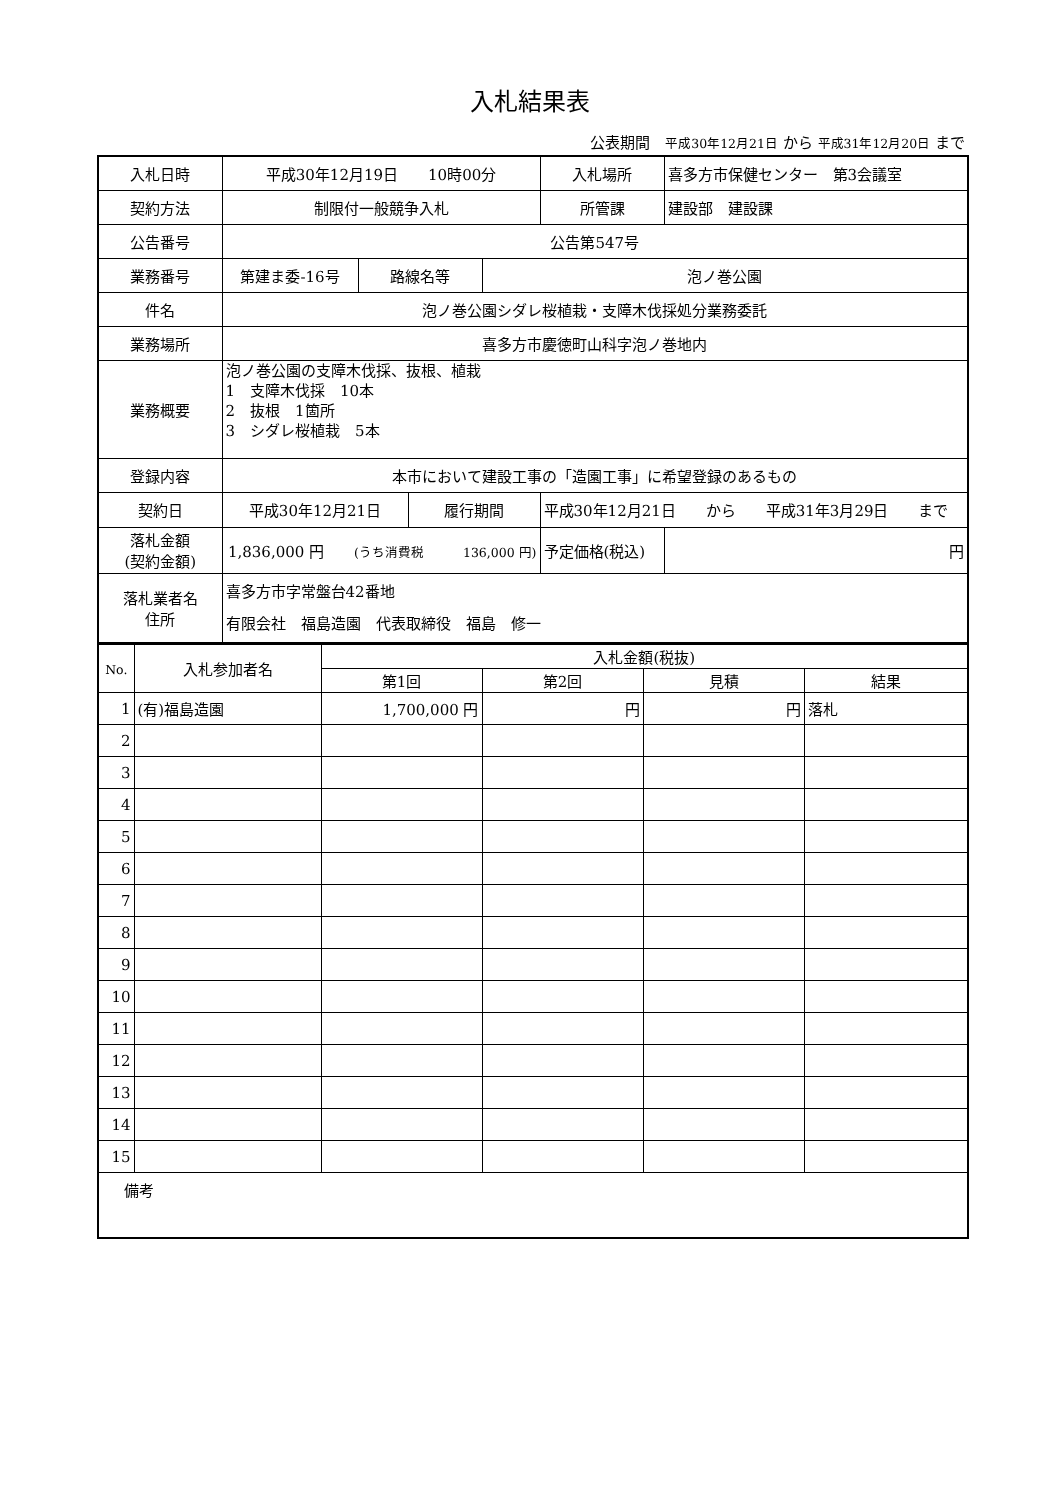入札結果表
公表期間　平成30年12月21日 から 平成31年12月20日 まで
| 入札日時 | 平成30年12月19日 10時00分 | | | | 入札場所 | 喜多方市保健センター 第3会議室 |
| 契約方法 | 制限付一般競争入札 | | | | 所管課 | 建設部 建設課 |
| 公告番号 | 公告第547号 | | | | | |
| 業務番号 | 第建ま委-16号 | 路線名等 | | 泡ノ巻公園 | | |
| 件名 | 泡ノ巻公園シダレ桜植栽・支障木伐採処分業務委託 | | | | | |
| 業務場所 | 喜多方市慶徳町山科字泡ノ巻地内 | | | | | |
| 業務概要 | 泡ノ巻公園の支障木伐採、抜根、植栽 1 支障木伐採 10本 2 抜根 1箇所 3 シダレ桜植栽 5本 | | | | | |
| 登録内容 | 本市において建設工事の「造園工事」に希望登録のあるもの | | | | | |
| 契約日 | 平成30年12月21日 | | 履行期間 | | 平成30年12月21日 から 平成31年3月29日 まで | |
| 落札金額 (契約金額) | 1,836,000 円 (うち消費税 136,000 円) | | | | 予定価格(税込) | 円 |
| 落札業者名 住所 | 喜多方市字常盤台42番地 有限会社 福島造園 代表取締役 福島 修一 | | | | | |
| No. | 入札参加者名 | 入札金額(税抜) | | | |
| --- | --- | --- | --- | --- | --- |
| | | 第1回 | 第2回 | 見積 | 結果 |
| 1 | (有)福島造園 | 1,700,000 円 | 円 | 円 | 落札 |
| 2 | | | | | |
| 3 | | | | | |
| 4 | | | | | |
| 5 | | | | | |
| 6 | | | | | |
| 7 | | | | | |
| 8 | | | | | |
| 9 | | | | | |
| 10 | | | | | |
| 11 | | | | | |
| 12 | | | | | |
| 13 | | | | | |
| 14 | | | | | |
| 15 | | | | | |
| 備考 | | | | | |